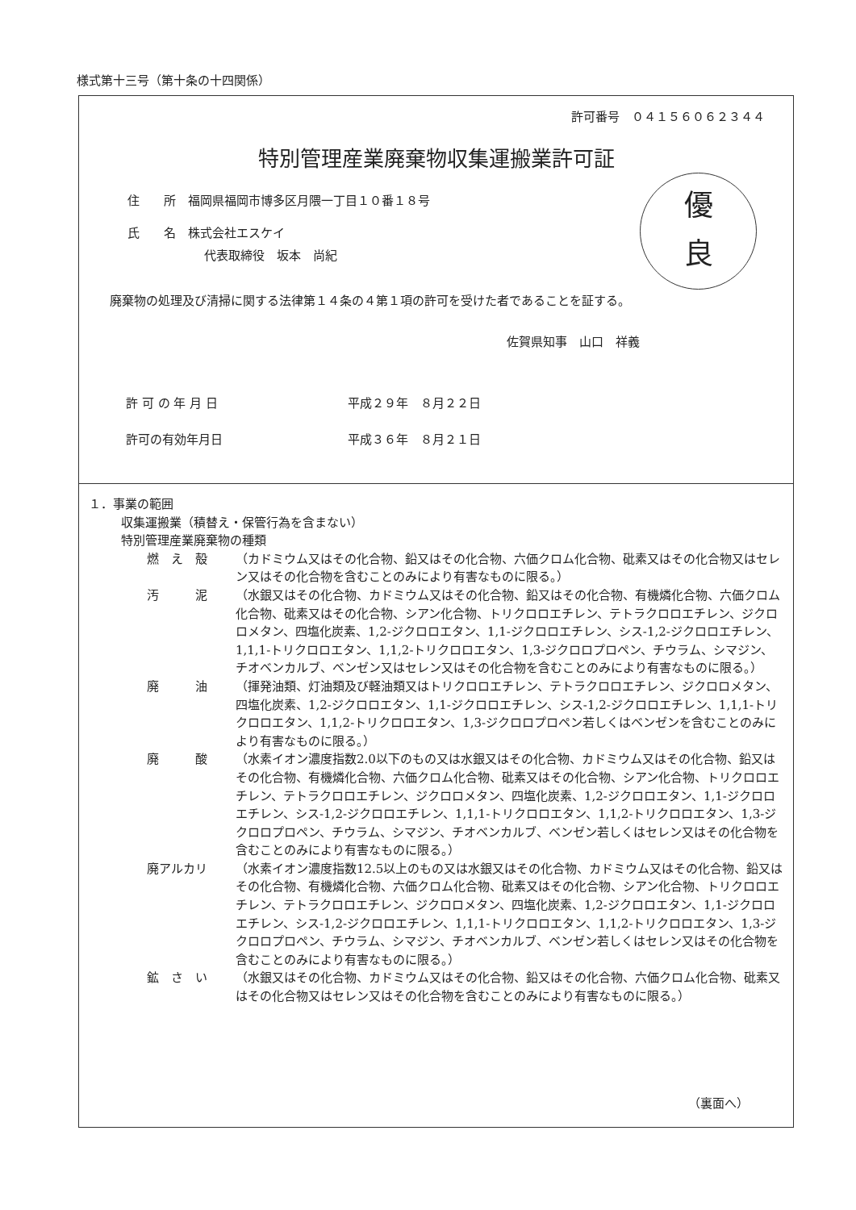様式第十三号（第十条の十四関係）
許可番号　０４１５６０６２３４４
特別管理産業廃棄物収集運搬業許可証
優
良
住　　所　福岡県福岡市博多区月隈一丁目１０番１８号
氏　　名　株式会社エスケイ
代表取締役　坂本　尚紀
廃棄物の処理及び清掃に関する法律第１４条の４第１項の許可を受けた者であることを証する。
佐賀県知事　山口　祥義
許 可 の 年 月 日 平成２９年　８月２２日
許可の有効年月日 平成３６年　８月２１日
１．事業の範囲
収集運搬業（積替え・保管行為を含まない）
特別管理産業廃棄物の種類
燃　え　殻 （カドミウム又はその化合物、鉛又はその化合物、六価クロム化合物、砒素又はその化合物又はセレン又はその化合物を含むことのみにより有害なものに限る。）
汚　　　泥 （水銀又はその化合物、カドミウム又はその化合物、鉛又はその化合物、有機燐化合物、六価クロム化合物、砒素又はその化合物、シアン化合物、トリクロロエチレン、テトラクロロエチレン、ジクロロメタン、四塩化炭素、1,2-ジクロロエタン、1,1-ジクロロエチレン、シス-1,2-ジクロロエチレン、1,1,1-トリクロロエタン、1,1,2-トリクロロエタン、1,3-ジクロロプロペン、チウラム、シマジン、チオベンカルブ、ベンゼン又はセレン又はその化合物を含むことのみにより有害なものに限る。）
廃　　　油 （揮発油類、灯油類及び軽油類又はトリクロロエチレン、テトラクロロエチレン、ジクロロメタン、四塩化炭素、1,2-ジクロロエタン、1,1-ジクロロエチレン、シス-1,2-ジクロロエチレン、1,1,1-トリクロロエタン、1,1,2-トリクロロエタン、1,3-ジクロロプロペン若しくはベンゼンを含むことのみにより有害なものに限る。）
廃　　　酸 （水素イオン濃度指数2.0以下のもの又は水銀又はその化合物、カドミウム又はその化合物、鉛又はその化合物、有機燐化合物、六価クロム化合物、砒素又はその化合物、シアン化合物、トリクロロエチレン、テトラクロロエチレン、ジクロロメタン、四塩化炭素、1,2-ジクロロエタン、1,1-ジクロロエチレン、シス-1,2-ジクロロエチレン、1,1,1-トリクロロエタン、1,1,2-トリクロロエタン、1,3-ジクロロプロペン、チウラム、シマジン、チオベンカルブ、ベンゼン若しくはセレン又はその化合物を含むことのみにより有害なものに限る。）
廃アルカリ （水素イオン濃度指数12.5以上のもの又は水銀又はその化合物、カドミウム又はその化合物、鉛又はその化合物、有機燐化合物、六価クロム化合物、砒素又はその化合物、シアン化合物、トリクロロエチレン、テトラクロロエチレン、ジクロロメタン、四塩化炭素、1,2-ジクロロエタン、1,1-ジクロロエチレン、シス-1,2-ジクロロエチレン、1,1,1-トリクロロエタン、1,1,2-トリクロロエタン、1,3-ジクロロプロペン、チウラム、シマジン、チオベンカルブ、ベンゼン若しくはセレン又はその化合物を含むことのみにより有害なものに限る。）
鉱　さ　い （水銀又はその化合物、カドミウム又はその化合物、鉛又はその化合物、六価クロム化合物、砒素又はその化合物又はセレン又はその化合物を含むことのみにより有害なものに限る。）
（裏面へ）